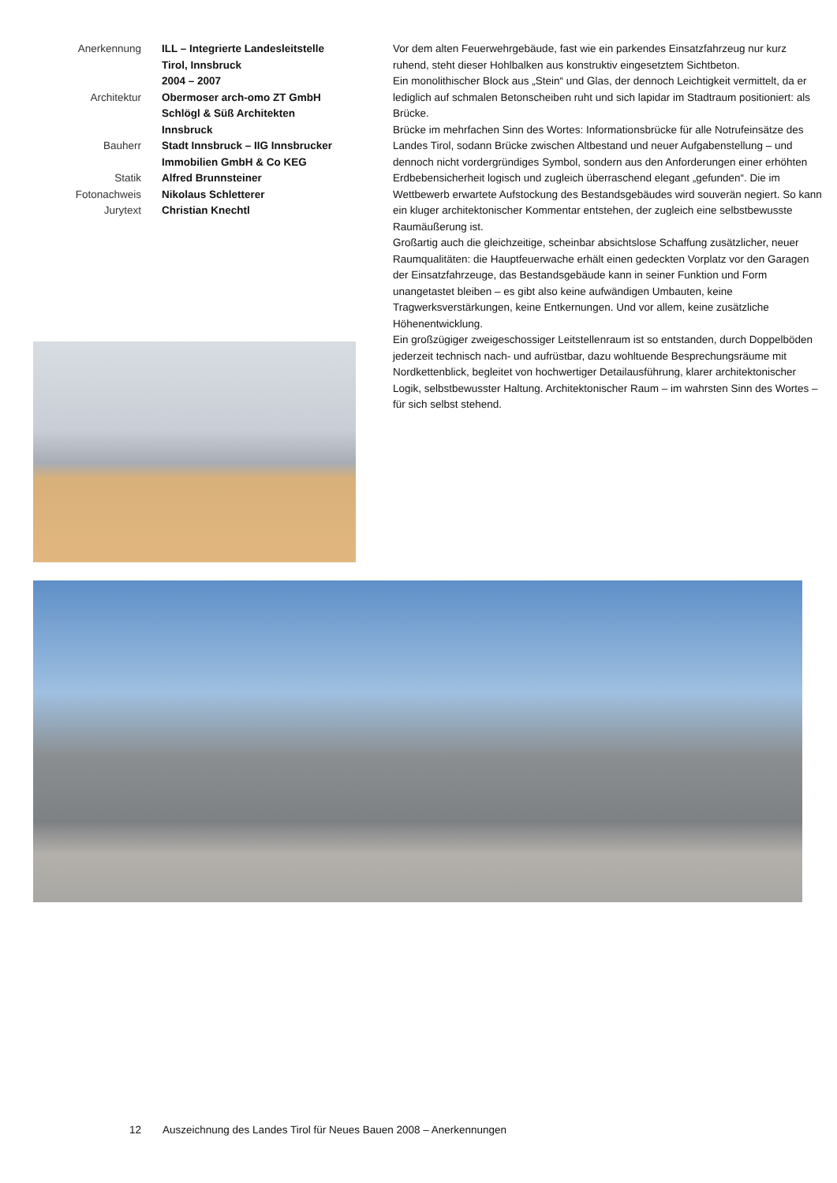Anerkennung
ILL – Integrierte Landesleitstelle
Tirol, Innsbruck
2004 – 2007
Architektur
Obermoser arch-omo ZT GmbH
Schlögl & Süß Architekten
Innsbruck
Bauherr
Stadt Innsbruck – IIG Innsbrucker
Immobilien GmbH & Co KEG
Statik
Alfred Brunnsteiner
Fotonachweis
Nikolaus Schletterer
Jurytext
Christian Knechtl
Vor dem alten Feuerwehrgebäude, fast wie ein parkendes Einsatzfahrzeug nur kurz ruhend, steht dieser Hohlbalken aus konstruktiv eingesetztem Sichtbeton.
Ein monolithischer Block aus „Stein“ und Glas, der dennoch Leichtigkeit vermittelt, da er lediglich auf schmalen Betonscheiben ruht und sich lapidar im Stadtraum positioniert: als Brücke.
Brücke im mehrfachen Sinn des Wortes: Informationsbrücke für alle Notrufeinsätze des Landes Tirol, sodann Brücke zwischen Altbestand und neuer Aufgabenstellung – und dennoch nicht vordergründiges Symbol, sondern aus den Anforderungen einer erhöhten Erdbebensicherheit logisch und zugleich überraschend elegant „gefunden“. Die im Wettbewerb erwartete Aufstockung des Bestandsgebäudes wird souverän negiert. So kann ein kluger architektonischer Kommentar entstehen, der zugleich eine selbstbewusste Raumäußerung ist.
Großartig auch die gleichzeitige, scheinbar absichtslose Schaffung zusätzlicher, neuer Raumqualitäten: die Hauptfeuerwache erhält einen gedeckten Vorplatz vor den Garagen der Einsatzfahrzeuge, das Bestandsgebäude kann in seiner Funktion und Form unangetastet bleiben – es gibt also keine aufwändigen Umbauten, keine Tragwerksverstärkungen, keine Entkernungen. Und vor allem, keine zusätzliche Höhenentwicklung.
Ein großzügiger zweigeschossiger Leitstellenraum ist so entstanden, durch Doppelböden jederzeit technisch nach- und aufrüstbar, dazu wohltuende Besprechungsräume mit Nordkettenblick, begleitet von hochwertiger Detailausführung, klarer architektonischer Logik, selbstbewusster Haltung. Architektonischer Raum – im wahrsten Sinn des Wortes – für sich selbst stehend.
12 Auszeichnung des Landes Tirol für Neues Bauen 2008 – Anerkennungen